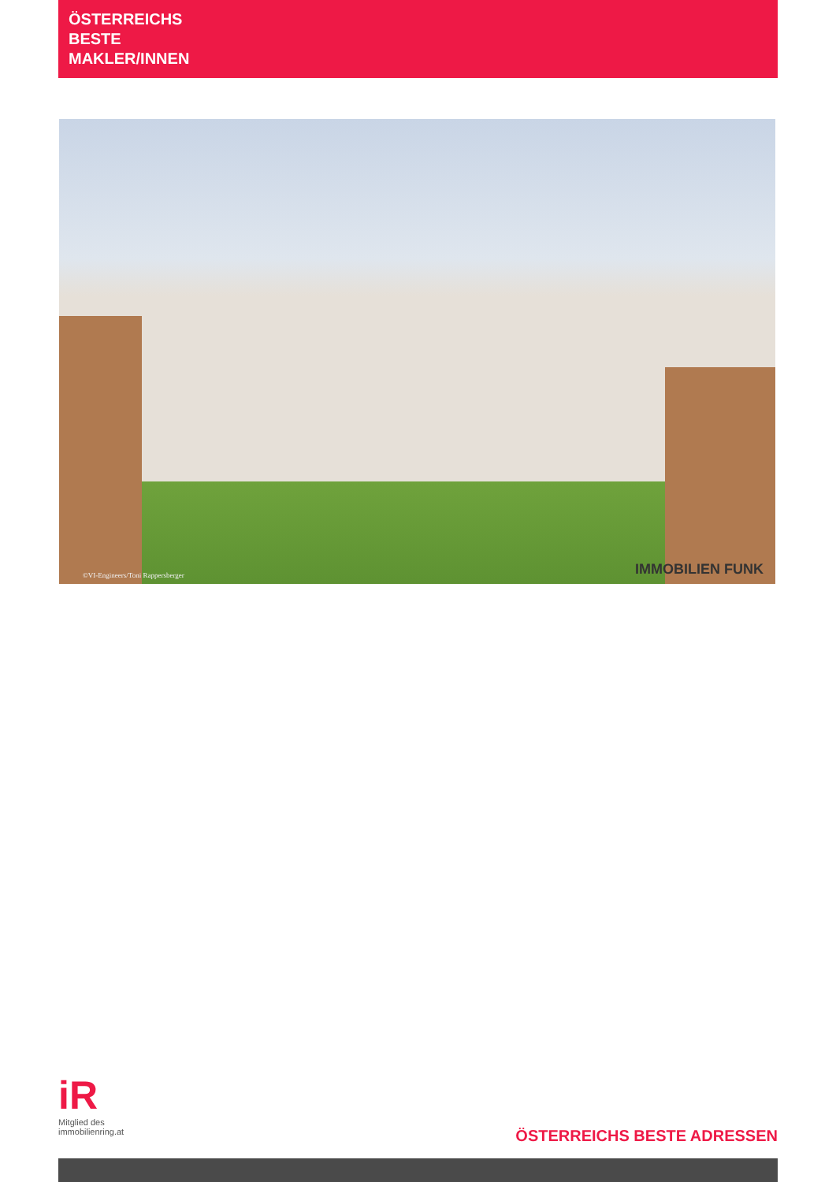ÖSTERREICHS
BESTE
MAKLER/INNEN
©VI-Engineers/Toni Rappersberger
IMMOBILIEN FUNK
iR
Mitglied des
immobilienring.at
ÖSTERREICHS BESTE ADRESSEN